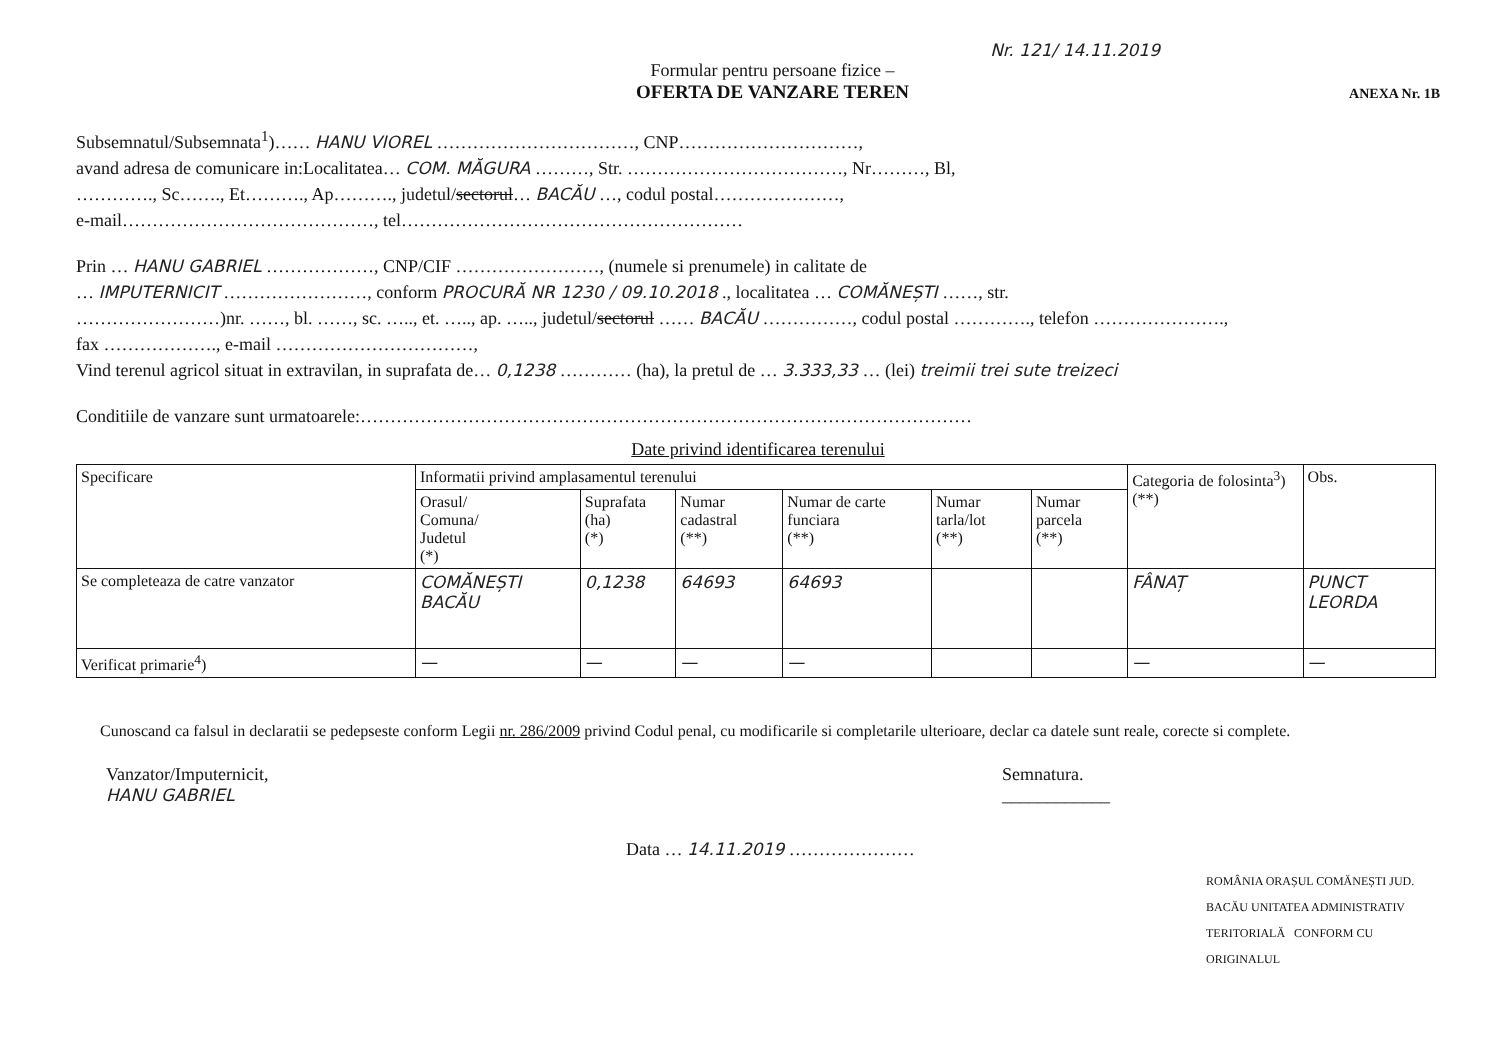Nr. 121/ 14.11.2019
Formular pentru persoane fizice –
OFERTA DE VANZARE TEREN
ANEXA Nr. 1B
Subsemnatul/Subsemnata<sup>1</sup>)…… HANU VIOREL ……………………………, CNP…………………………,
avand adresa de comunicare in:Localitatea… COM. MĂGURA ………, Str. ………………………………, Nr………, Bl,
…………., Sc……., Et………., Ap………., judetul/sectorul… BACĂU …, codul postal…………………,
e-mail……………………………………, tel…………………………………………………
Prin … HANU GABRIEL ………………, CNP/CIF ……………………, (numele si prenumele) in calitate de
… IMPUTERNICIT ……………………, conform PROCURĂ NR 1230 / 09.10.2018 ., localitatea … COMĂNEȘTI ……, str.
……………………)nr. ……, bl. ……, sc. ….., et. ….., ap. ….., judetul/sectorul …… BACĂU ……………, codul postal …………., telefon ………………….,
fax ………………., e-mail ……………………………,
Vind terenul agricol situat in extravilan, in suprafata de… 0,1238 ………… (ha), la pretul de … 3.333,33 … (lei) treimii trei sute treizeci
Conditiile de vanzare sunt urmatoarele:…………………………………………………………………………………………
Date privind identificarea terenului
| Specificare | Informatii privind amplasamentul terenului | | | | | | Categoria de folosinta<sup>3</sup>) (**) | Obs. |
| --- | --- | --- | --- | --- | --- | --- | --- | --- |
| | Orasul/ Comuna/ Judetul (*) | Suprafata (ha) (*) | Numar cadastral (**) | Numar de carte funciara (**) | Numar tarla/lot (**) | Numar parcela (**) | | |
| Se completeaza de catre vanzator | COMĂNEȘTI BACĂU | 0,1238 | 64693 | 64693 | | | FÂNAȚ | PUNCT LEORDA |
| Verificat primarie<sup>4</sup>) | — | — | — | — | | | — | — |
Cunoscand ca falsul in declaratii se pedepseste conform Legii nr. 286/2009 privind Codul penal, cu modificarile si completarile ulterioare, declar ca datele sunt reale, corecte si complete.
Vanzator/Imputernicit,
HANU GABRIEL
Semnatura.
____________
Data … 14.11.2019 …………………
ROMÂNIA ORAȘUL COMĂNEȘTI JUD. BACĂU UNITATEA ADMINISTRATIV TERITORIALĂ CONFORM CU ORIGINALUL